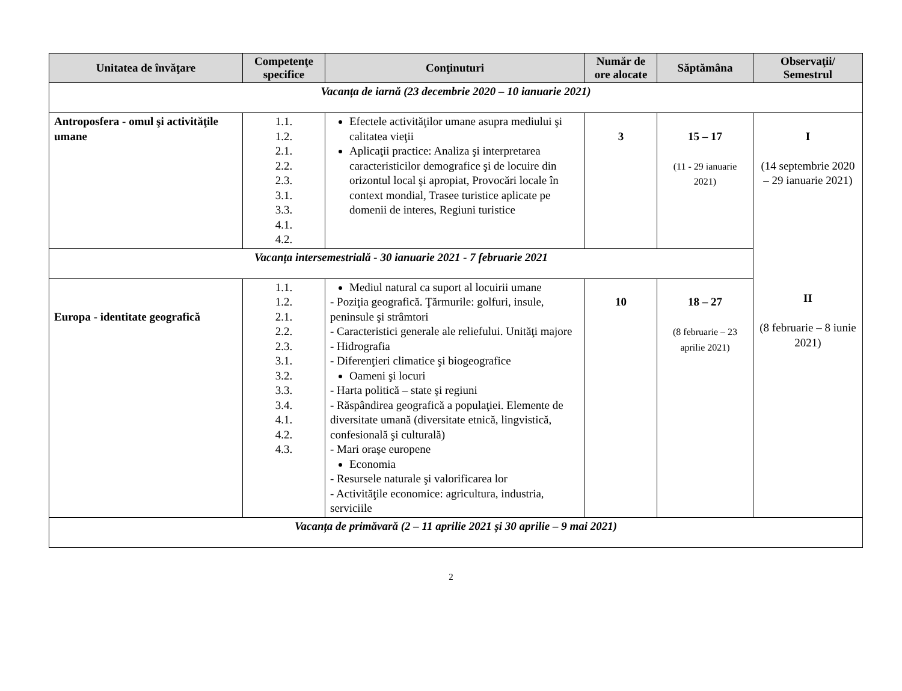| Unitatea de învăţare | Competenţe specifice | Conţinuturi | Număr de ore alocate | Săptămâna | Observaţii/ Semestrul |
| --- | --- | --- | --- | --- | --- |
| Vacanța de iarnă (23 decembrie 2020 – 10 ianuarie 2021) | | | | | |
| Antroposfera - omul şi activităţile umane | 1.1. 1.2. 2.1. 2.2. 2.3. 3.1. 3.3. 4.1. 4.2. | Efectele activităţilor umane asupra mediului şi calitatea vieţii Aplicaţii practice: Analiza şi interpretarea caracteristicilor demografice şi de locuire din orizontul local şi apropiat, Provocări locale în context mondial, Trasee turistice aplicate pe domenii de interes, Regiuni turistice | 3 | 15 – 17 (11 - 29 ianuarie 2021) | I (14 septembrie 2020 – 29 ianuarie 2021) II (8 februarie – 8 iunie 2021) |
| Vacanța intersemestrială - 30 ianuarie 2021 - 7 februarie 2021 | | | | | |
| Europa - identitate geografică | 1.1. 1.2. 2.1. 2.2. 2.3. 3.1. 3.2. 3.3. 3.4. 4.1. 4.2. 4.3. | Mediul natural ca suport al locuirii umane - Poziţia geografică. Ţărmurile: golfuri, insule, peninsule şi strâmtori - Caracteristici generale ale reliefului. Unităţi majore - Hidrografia - Diferenţieri climatice şi biogeografice Oameni şi locuri - Harta politică – state şi regiuni - Răspândirea geografică a populaţiei. Elemente de diversitate umană (diversitate etnică, lingvistică, confesională şi culturală) - Mari oraşe europene Economia - Resursele naturale şi valorificarea lor - Activităţile economice: agricultura, industria, serviciile | 10 | 18 – 27 (8 februarie – 23 aprilie 2021) | |
| Vacanța de primăvară (2 – 11 aprilie 2021 și 30 aprilie – 9 mai 2021) | | | | | |
2